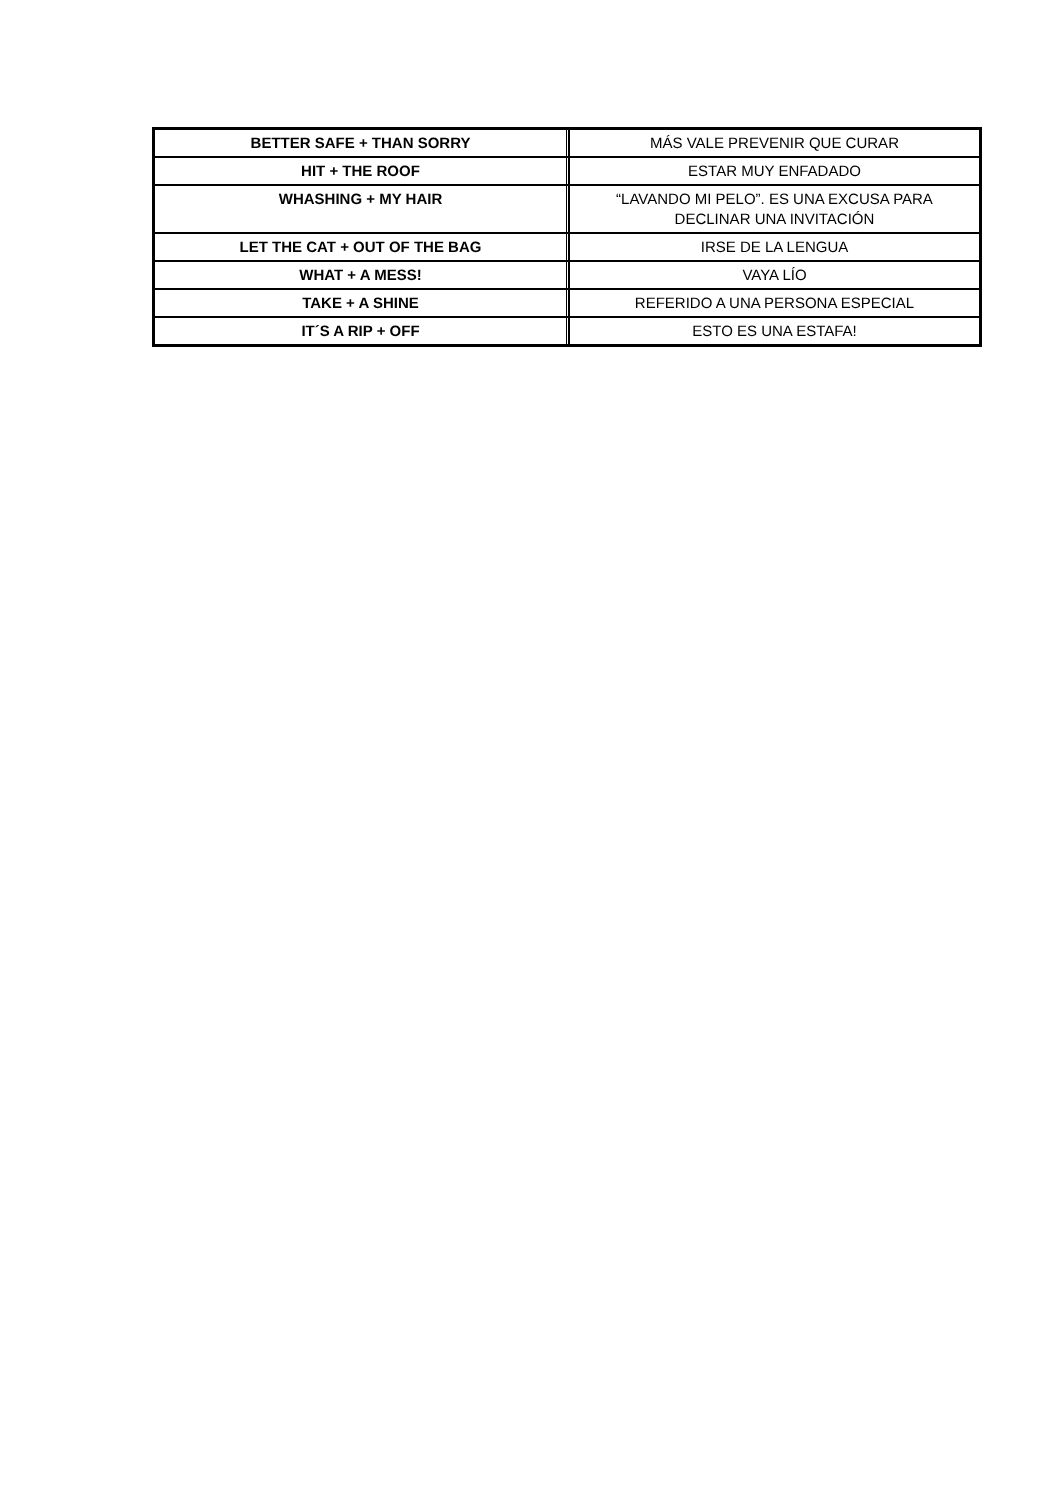| BETTER SAFE + THAN SORRY | MÁS VALE PREVENIR QUE CURAR |
| HIT + THE ROOF | ESTAR MUY ENFADADO |
| WHASHING + MY HAIR | “LAVANDO MI PELO”. ES UNA EXCUSA PARA DECLINAR UNA INVITACIÓN |
| LET THE CAT + OUT OF THE BAG | IRSE DE LA LENGUA |
| WHAT + A MESS! | VAYA LÍO |
| TAKE + A SHINE | REFERIDO A UNA PERSONA ESPECIAL |
| IT´S A RIP + OFF | ESTO ES UNA ESTAFA! |